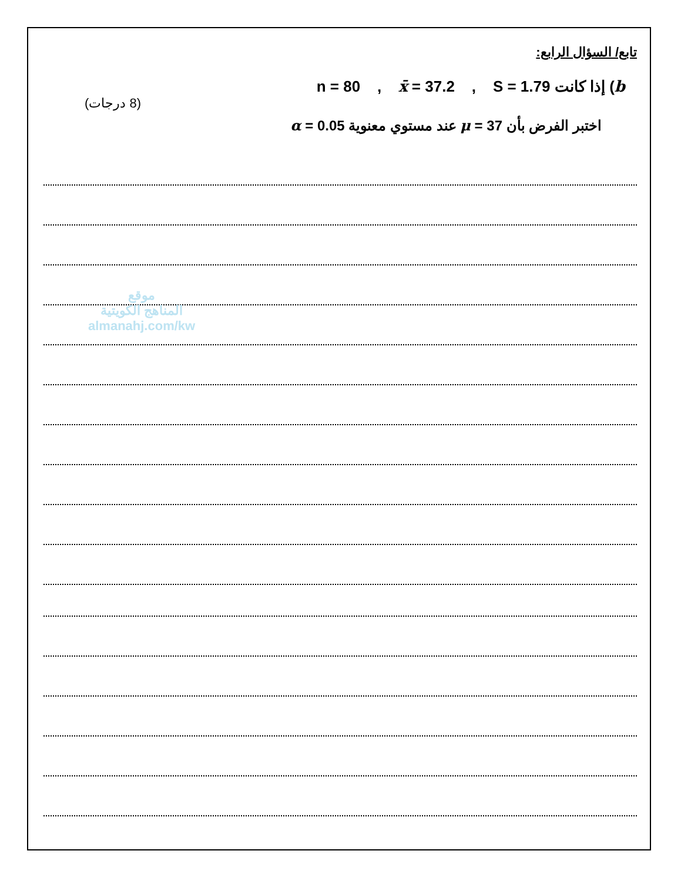تابع/ السؤال الرابع:
b) إذا كانت n = 80 , x̄ = 37.2 , S = 1.79
(8 درجات)
اختبر الفرض بأن μ = 37 عند مستوي معنوية α = 0.05
موقع
المناهج الكويتية
almanahj.com/kw